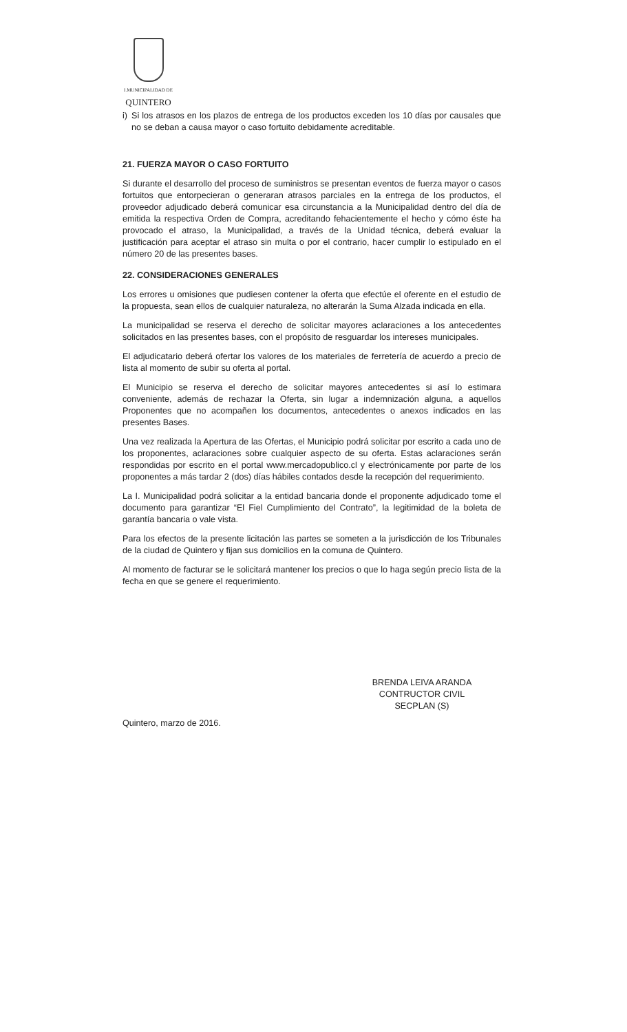I.MUNICIPALIDAD DE
QUINTERO
i) Si los atrasos en los plazos de entrega de los productos exceden los 10 días por causales que no se deban a causa mayor o caso fortuito debidamente acreditable.
21. FUERZA MAYOR O CASO FORTUITO
Si durante el desarrollo del proceso de suministros se presentan eventos de fuerza mayor o casos fortuitos que entorpecieran o generaran atrasos parciales en la entrega de los productos, el proveedor adjudicado deberá comunicar esa circunstancia a la Municipalidad dentro del día de emitida la respectiva Orden de Compra, acreditando fehacientemente el hecho y cómo éste ha provocado el atraso, la Municipalidad, a través de la Unidad técnica, deberá evaluar la justificación para aceptar el atraso sin multa o por el contrario, hacer cumplir lo estipulado en el número 20 de las presentes bases.
22. CONSIDERACIONES GENERALES
Los errores u omisiones que pudiesen contener la oferta que efectúe el oferente en el estudio de la propuesta, sean ellos de cualquier naturaleza, no alterarán la Suma Alzada indicada en ella.
La municipalidad se reserva el derecho de solicitar mayores aclaraciones a los antecedentes solicitados en las presentes bases, con el propósito de resguardar los intereses municipales.
El adjudicatario deberá ofertar los valores de los materiales de ferretería de acuerdo a precio de lista al momento de subir su oferta al portal.
El Municipio se reserva el derecho de solicitar mayores antecedentes si así lo estimara conveniente, además de rechazar la Oferta, sin lugar a indemnización alguna, a aquellos Proponentes que no acompañen los documentos, antecedentes o anexos indicados en las presentes Bases.
Una vez realizada la Apertura de las Ofertas, el Municipio podrá solicitar por escrito a cada uno de los proponentes, aclaraciones sobre cualquier aspecto de su oferta. Estas aclaraciones serán respondidas por escrito en el portal www.mercadopublico.cl y electrónicamente por parte de los proponentes a más tardar 2 (dos) días hábiles contados desde la recepción del requerimiento.
La I. Municipalidad podrá solicitar a la entidad bancaria donde el proponente adjudicado tome el documento para garantizar “El Fiel Cumplimiento del Contrato”, la legitimidad de la boleta de garantía bancaria o vale vista.
Para los efectos de la presente licitación las partes se someten a la jurisdicción de los Tribunales de la ciudad de Quintero y fijan sus domicilios en la comuna de Quintero.
Al momento de facturar se le solicitará mantener los precios o que lo haga según precio lista de la fecha en que se genere el requerimiento.
BRENDA LEIVA ARANDA
CONTRUCTOR CIVIL
SECPLAN (S)
Quintero, marzo de 2016.